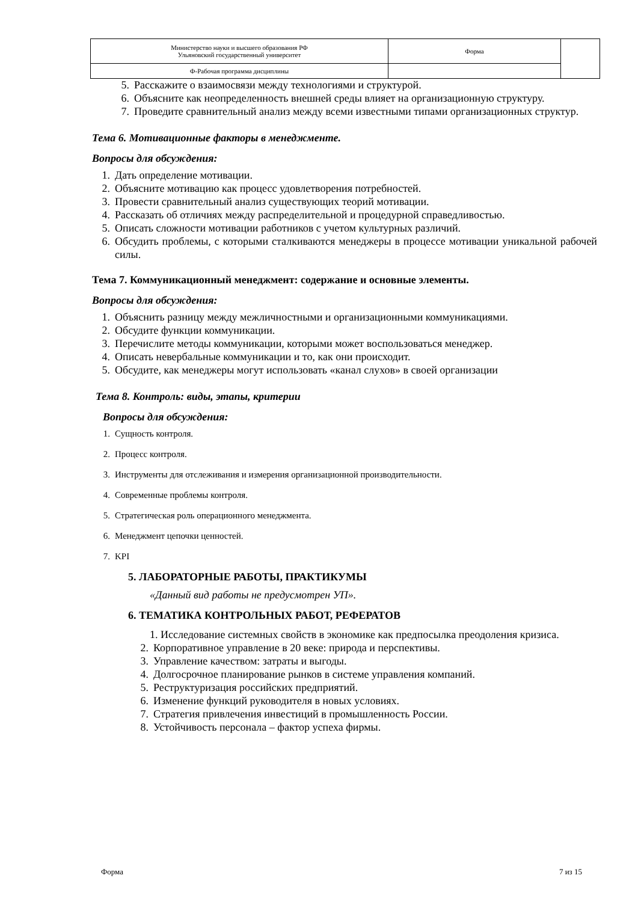| Министерство науки и высшего образования РФ Ульяновский государственный университет | Форма | |
| Ф-Рабочая программа дисциплины | | |
5. Расскажите о взаимосвязи между технологиями и структурой.
6. Объясните как неопределенность внешней среды влияет на организационную структуру.
7. Проведите сравнительный анализ между всеми известными типами организационных структур.
Тема 6. Мотивационные факторы в менеджменте.
Вопросы для обсуждения:
1. Дать определение мотивации.
2. Объясните мотивацию как процесс удовлетворения потребностей.
3. Провести сравнительный анализ существующих теорий мотивации.
4. Рассказать об отличиях между распределительной и процедурной справедливостью.
5. Описать сложности мотивации работников с учетом культурных различий.
6. Обсудить проблемы, с которыми сталкиваются менеджеры в процессе мотивации уникальной рабочей силы.
Тема 7. Коммуникационный менеджмент: содержание и основные элементы.
Вопросы для обсуждения:
1. Объяснить разницу между межличностными и организационными коммуникациями.
2. Обсудите функции коммуникации.
3. Перечислите методы коммуникации, которыми может воспользоваться менеджер.
4. Описать невербальные коммуникации и то, как они происходит.
5. Обсудите, как менеджеры могут использовать «канал слухов» в своей организации
Тема 8. Контроль: виды, этапы, критерии
Вопросы для обсуждения:
1. Сущность контроля.
2. Процесс контроля.
3. Инструменты для отслеживания и измерения организационной производительности.
4. Современные проблемы контроля.
5. Стратегическая роль операционного менеджмента.
6. Менеджмент цепочки ценностей.
7. KPI
5. ЛАБОРАТОРНЫЕ РАБОТЫ, ПРАКТИКУМЫ
«Данный вид работы не предусмотрен УП».
6. ТЕМАТИКА КОНТРОЛЬНЫХ РАБОТ, РЕФЕРАТОВ
1. Исследование системных свойств в экономике как предпосылка преодоления кризиса.
2. Корпоративное управление в 20 веке: природа и перспективы.
3. Управление качеством: затраты и выгоды.
4. Долгосрочное планирование рынков в системе управления компаний.
5. Реструктуризация российских предприятий.
6. Изменение функций руководителя в новых условиях.
7. Стратегия привлечения инвестиций в промышленность России.
8. Устойчивость персонала – фактор успеха фирмы.
Форма 7 из 15